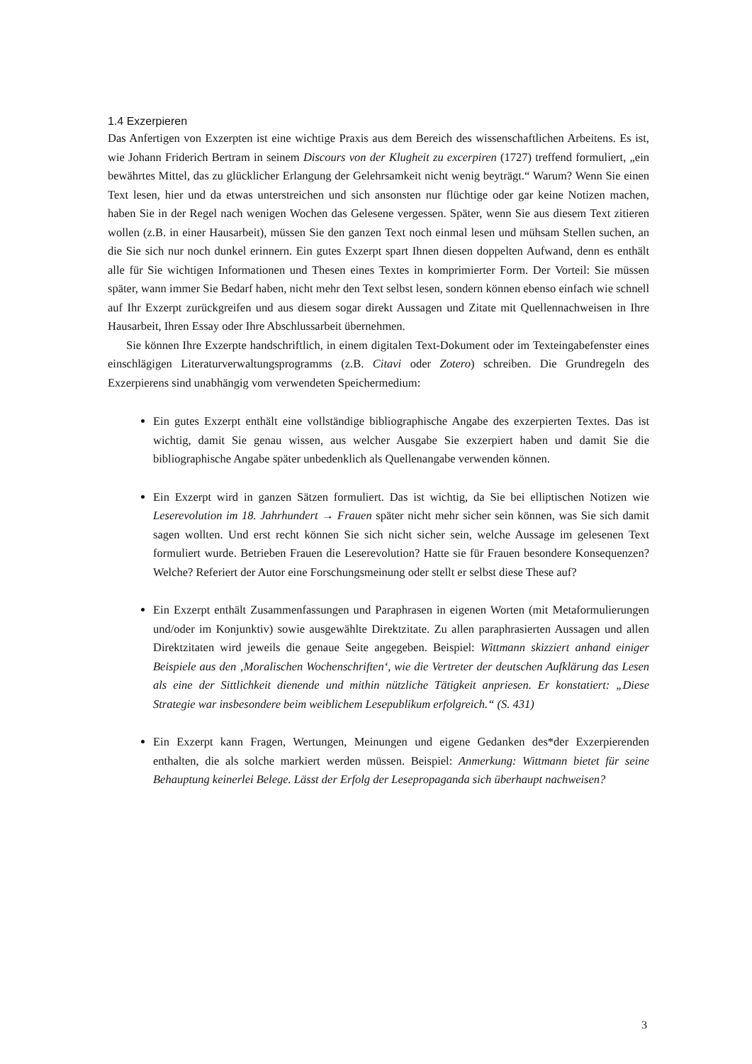1.4 Exzerpieren
Das Anfertigen von Exzerpten ist eine wichtige Praxis aus dem Bereich des wissenschaftlichen Arbeitens. Es ist, wie Johann Friderich Bertram in seinem Discours von der Klugheit zu excerpiren (1727) treffend formuliert, „ein bewährtes Mittel, das zu glücklicher Erlangung der Gelehrsamkeit nicht wenig beyträgt.“ Warum? Wenn Sie einen Text lesen, hier und da etwas unterstreichen und sich ansonsten nur flüchtige oder gar keine Notizen machen, haben Sie in der Regel nach wenigen Wochen das Gelesene vergessen. Später, wenn Sie aus diesem Text zitieren wollen (z.B. in einer Hausarbeit), müssen Sie den ganzen Text noch einmal lesen und mühsam Stellen suchen, an die Sie sich nur noch dunkel erinnern. Ein gutes Exzerpt spart Ihnen diesen doppelten Aufwand, denn es enthält alle für Sie wichtigen Informationen und Thesen eines Textes in komprimierter Form. Der Vorteil: Sie müssen später, wann immer Sie Bedarf haben, nicht mehr den Text selbst lesen, sondern können ebenso einfach wie schnell auf Ihr Exzerpt zurückgreifen und aus diesem sogar direkt Aussagen und Zitate mit Quellennachweisen in Ihre Hausarbeit, Ihren Essay oder Ihre Abschlussarbeit übernehmen.
Sie können Ihre Exzerpte handschriftlich, in einem digitalen Text-Dokument oder im Texteingabefenster eines einschlägigen Literaturverwaltungsprogramms (z.B. Citavi oder Zotero) schreiben. Die Grundregeln des Exzerpierens sind unabhängig vom verwendeten Speichermedium:
Ein gutes Exzerpt enthält eine vollständige bibliographische Angabe des exzerpierten Textes. Das ist wichtig, damit Sie genau wissen, aus welcher Ausgabe Sie exzerpiert haben und damit Sie die bibliographische Angabe später unbedenklich als Quellenangabe verwenden können.
Ein Exzerpt wird in ganzen Sätzen formuliert. Das ist wichtig, da Sie bei elliptischen Notizen wie Leserevolution im 18. Jahrhundert → Frauen später nicht mehr sicher sein können, was Sie sich damit sagen wollten. Und erst recht können Sie sich nicht sicher sein, welche Aussage im gelesenen Text formuliert wurde. Betrieben Frauen die Leserevolution? Hatte sie für Frauen besondere Konsequenzen? Welche? Referiert der Autor eine Forschungsmeinung oder stellt er selbst diese These auf?
Ein Exzerpt enthält Zusammenfassungen und Paraphrasen in eigenen Worten (mit Metaformulierungen und/oder im Konjunktiv) sowie ausgewählte Direktzitate. Zu allen paraphrasierten Aussagen und allen Direktzitaten wird jeweils die genaue Seite angegeben. Beispiel: Wittmann skizziert anhand einiger Beispiele aus den ‚Moralischen Wochenschriften‘, wie die Vertreter der deutschen Aufklärung das Lesen als eine der Sittlichkeit dienende und mithin nützliche Tätigkeit anpriesen. Er konstatiert: „Diese Strategie war insbesondere beim weiblichem Lesepublikum erfolgreich.“ (S. 431)
Ein Exzerpt kann Fragen, Wertungen, Meinungen und eigene Gedanken des*der Exzerpierenden enthalten, die als solche markiert werden müssen. Beispiel: Anmerkung: Wittmann bietet für seine Behauptung keinerlei Belege. Lässt der Erfolg der Lesepropaganda sich überhaupt nachweisen?
3